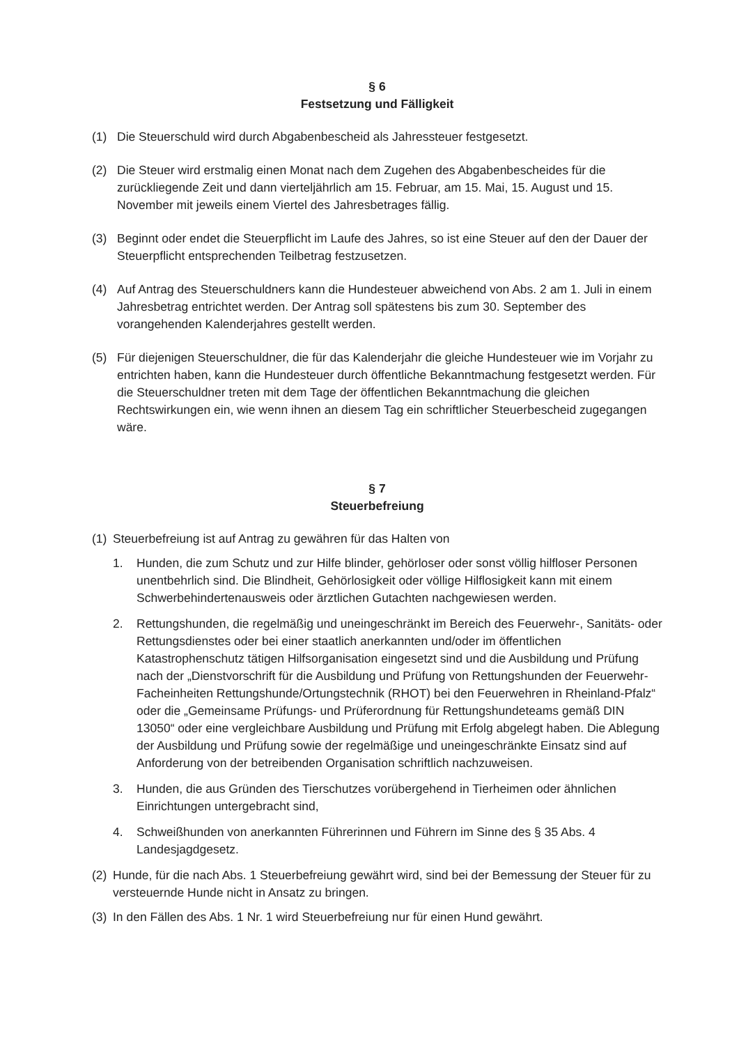§ 6
Festsetzung und Fälligkeit
(1) Die Steuerschuld wird durch Abgabenbescheid als Jahressteuer festgesetzt.
(2) Die Steuer wird erstmalig einen Monat nach dem Zugehen des Abgabenbescheides für die zurückliegende Zeit und dann vierteljährlich am 15. Februar, am 15. Mai, 15. August und 15. November mit jeweils einem Viertel des Jahresbetrages fällig.
(3) Beginnt oder endet die Steuerpflicht im Laufe des Jahres, so ist eine Steuer auf den der Dauer der Steuerpflicht entsprechenden Teilbetrag festzusetzen.
(4) Auf Antrag des Steuerschuldners kann die Hundesteuer abweichend von Abs. 2 am 1. Juli in einem Jahresbetrag entrichtet werden. Der Antrag soll spätestens bis zum 30. September des vorangehenden Kalenderjahres gestellt werden.
(5) Für diejenigen Steuerschuldner, die für das Kalenderjahr die gleiche Hundesteuer wie im Vorjahr zu entrichten haben, kann die Hundesteuer durch öffentliche Bekanntmachung festgesetzt werden. Für die Steuerschuldner treten mit dem Tage der öffentlichen Bekanntmachung die gleichen Rechtswirkungen ein, wie wenn ihnen an diesem Tag ein schriftlicher Steuerbescheid zugegangen wäre.
§ 7
Steuerbefreiung
(1) Steuerbefreiung ist auf Antrag zu gewähren für das Halten von
1. Hunden, die zum Schutz und zur Hilfe blinder, gehörloser oder sonst völlig hilfloser Personen unentbehrlich sind. Die Blindheit, Gehörlosigkeit oder völlige Hilflosigkeit kann mit einem Schwerbehindertenausweis oder ärztlichen Gutachten nachgewiesen werden.
2. Rettungshunden, die regelmäßig und uneingeschränkt im Bereich des Feuerwehr-, Sanitäts- oder Rettungsdienstes oder bei einer staatlich anerkannten und/oder im öffentlichen Katastrophenschutz tätigen Hilfsorganisation eingesetzt sind und die Ausbildung und Prüfung nach der „Dienstvorschrift für die Ausbildung und Prüfung von Rettungshunden der Feuerwehr-Facheinheiten Rettungshunde/Ortungstechnik (RHOT) bei den Feuerwehren in Rheinland-Pfalz“ oder die „Gemeinsame Prüfungs- und Prüferordnung für Rettungshundeteams gemäß DIN 13050“ oder eine vergleichbare Ausbildung und Prüfung mit Erfolg abgelegt haben. Die Ablegung der Ausbildung und Prüfung sowie der regelmäßige und uneingeschränkte Einsatz sind auf Anforderung von der betreibenden Organisation schriftlich nachzuweisen.
3. Hunden, die aus Gründen des Tierschutzes vorübergehend in Tierheimen oder ähnlichen Einrichtungen untergebracht sind,
4. Schweißhunden von anerkannten Führerinnen und Führern im Sinne des § 35 Abs. 4 Landesjagdgesetz.
(2) Hunde, für die nach Abs. 1 Steuerbefreiung gewährt wird, sind bei der Bemessung der Steuer für zu versteuernde Hunde nicht in Ansatz zu bringen.
(3) In den Fällen des Abs. 1 Nr. 1 wird Steuerbefreiung nur für einen Hund gewährt.